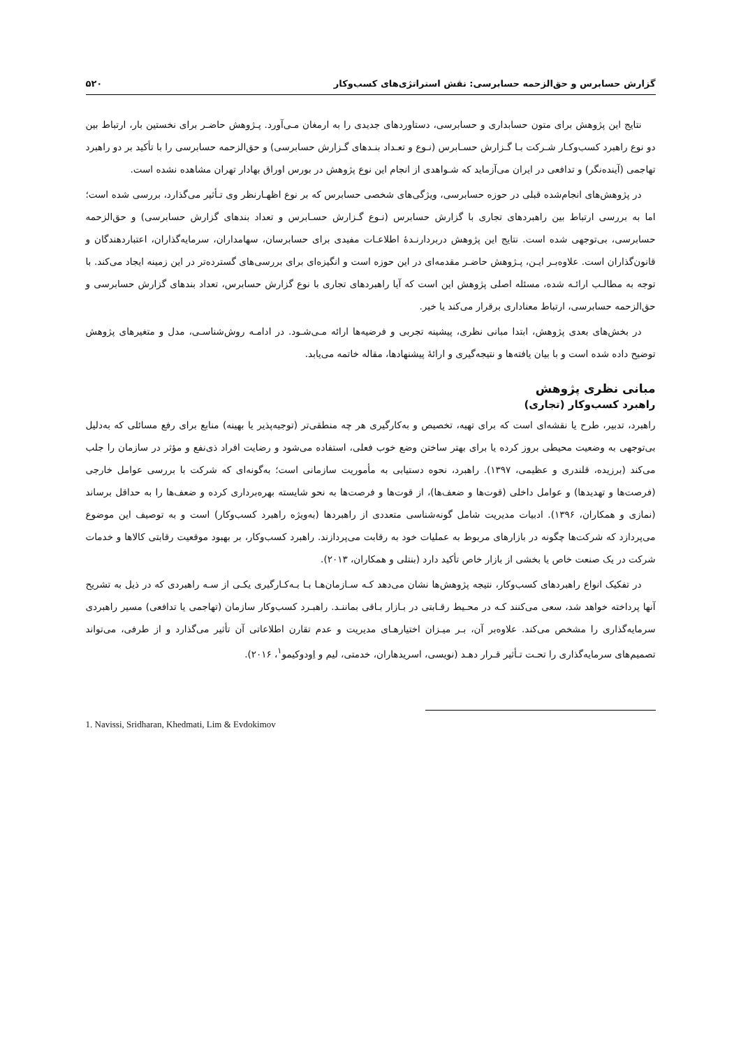گزارش حسابرس و حق‌الزحمه حسابرسی: نقش استراتژی‌های کسب‌وکار ۵۲۰
نتایج این پژوهش برای متون حسابداری و حسابرسی، دستاوردهای جدیدی را به ارمغان مـی‌آورد. پـژوهش حاضـر برای نخستین بار، ارتباط بین دو نوع راهبرد کسب‌وکـار شـرکت بـا گـزارش حسـابرس (نـوع و تعـداد بنـدهای گـزارش حسابرسی) و حق‌الزحمه حسابرسی را با تأکید بر دو راهبرد تهاجمی (آینده‌نگر) و تدافعی در ایران می‌آزماید که شـواهدی از انجام این نوع پژوهش در بورس اوراق بهادار تهران مشاهده نشده است.
در پژوهش‌های انجام‌شده قبلی در حوزه حسابرسی، ویژگی‌های شخصی حسابرس که بر نوع اظهـارنظر وی تـأثیر می‌گذارد، بررسی شده است؛ اما به بررسی ارتباط بین راهبردهای تجاری با گزارش حسابرس (نـوع گـزارش حسـابرس و تعداد بندهای گزارش حسابرسی) و حق‌الزحمه حسابرسی، بی‌توجهی شده است. نتایج این پژوهش دربردارنـدۀ اطلاعـات مفیدی برای حسابرسان، سهامداران، سرمایه‌گذاران، اعتباردهندگان و قانون‌گذاران است. علاوه‌بـر ایـن، پـژوهش حاضـر مقدمه‌ای در این حوزه است و انگیزه‌ای برای بررسی‌های گسترده‌تر در این زمینه ایجاد می‌کند. با توجه به مطالـب ارائـه شده، مسئله اصلی پژوهش این است که آیا راهبردهای تجاری با نوع گزارش حسابرس، تعداد بندهای گزارش حسابرسی و حق‌الزحمه حسابرسی، ارتباط معناداری برقرار می‌کند یا خیر.
در بخش‌های بعدی پژوهش، ابتدا مبانی نظری، پیشینه تجربی و فرضیه‌ها ارائه مـی‌شـود. در ادامـه روش‌شناسـی، مدل و متغیرهای پژوهش توضیح داده شده است و با بیان یافته‌ها و نتیجه‌گیری و ارائۀ پیشنهادها، مقاله خاتمه می‌یابد.
مبانی نظری پژوهش
راهبرد کسب‌وکار (تجاری)
راهبرد، تدبیر، طرح یا نقشه‌ای است که برای تهیه، تخصیص و به‌کارگیری هر چه منطقی‌تر (توجیه‌پذیر یا بهینه) منابع برای رفع مسائلی که به‌دلیل بی‌توجهی به وضعیت محیطی بروز کرده یا برای بهتر ساختن وضع خوب فعلی، استفاده می‌شود و رضایت افراد ذی‌نفع و مؤثر در سازمان را جلب می‌کند (برزیده، قلندری و عظیمی، ۱۳۹۷). راهبرد، نحوه دستیابی به مأموریت سازمانی است؛ به‌گونه‌ای که شرکت با بررسی عوامل خارجی (فرصت‌ها و تهدیدها) و عوامل داخلی (قوت‌ها و ضعف‌ها)، از قوت‌ها و فرصت‌ها به نحو شایسته بهره‌برداری کرده و ضعف‌ها را به حداقل برساند (نمازی و همکاران، ۱۳۹۶). ادبیات مدیریت شامل گونه‌شناسی متعددی از راهبردها (به‌ویژه راهبرد کسب‌وکار) است و به توصیف این موضوع می‌پردازد که شرکت‌ها چگونه در بازارهای مربوط به عملیات خود به رقابت می‌پردازند. راهبرد کسب‌وکار، بر بهبود موقعیت رقابتی کالاها و خدمات شرکت در یک صنعت خاص یا بخشی از بازار خاص تأکید دارد (بنتلی و همکاران، ۲۰۱۳).
در تفکیک انواع راهبردهای کسب‌وکار، نتیجه پژوهش‌ها نشان می‌دهد کـه سـازمان‌هـا بـا بـه‌کـارگیری یکـی از سـه راهبردی که در ذیل به تشریح آنها پرداخته خواهد شد، سعی می‌کنند کـه در محـیط رقـابتی در بـازار بـاقی بماننـد. راهبـرد کسب‌وکار سازمان (تهاجمی یا تدافعی) مسیر راهبردی سرمایه‌گذاری را مشخص می‌کند. علاوه‌بر آن، بـر میـزان اختیارهـای مدیریت و عدم تقارن اطلاعاتی آن تأثیر می‌گذارد و از طرفی، می‌تواند تصمیم‌های سرمایه‌گذاری را تحـت تـأثیر قـرار دهـد (نویسی، اسریدهاران، خدمتی، لیم و اِودوکیمو<sup>۱</sup>، ۲۰۱۶).
1. Navissi, Sridharan, Khedmati, Lim & Evdokimov